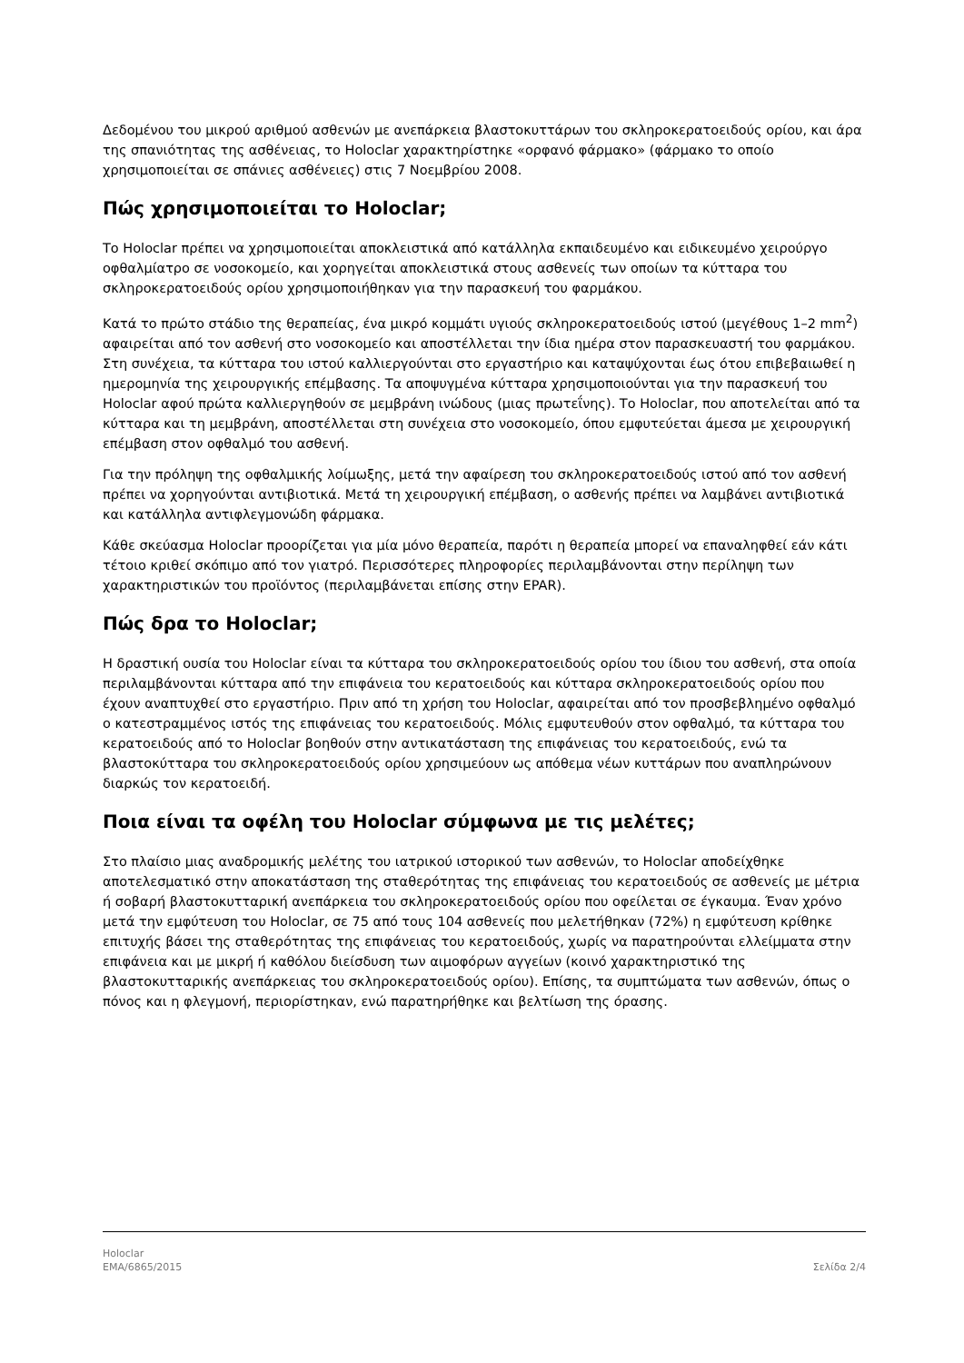Δεδομένου του μικρού αριθμού ασθενών με ανεπάρκεια βλαστοκυττάρων του σκληροκερατοειδούς ορίου, και άρα της σπανιότητας της ασθένειας, το Holoclar χαρακτηρίστηκε «ορφανό φάρμακο» (φάρμακο το οποίο χρησιμοποιείται σε σπάνιες ασθένειες) στις 7 Νοεμβρίου 2008.
Πώς χρησιμοποιείται το Holoclar;
Το Holoclar πρέπει να χρησιμοποιείται αποκλειστικά από κατάλληλα εκπαιδευμένο και ειδικευμένο χειρούργο οφθαλμίατρο σε νοσοκομείο, και χορηγείται αποκλειστικά στους ασθενείς των οποίων τα κύτταρα του σκληροκερατοειδούς ορίου χρησιμοποιήθηκαν για την παρασκευή του φαρμάκου.
Κατά το πρώτο στάδιο της θεραπείας, ένα μικρό κομμάτι υγιούς σκληροκερατοειδούς ιστού (μεγέθους 1–2 mm<sup>2</sup>) αφαιρείται από τον ασθενή στο νοσοκομείο και αποστέλλεται την ίδια ημέρα στον παρασκευαστή του φαρμάκου. Στη συνέχεια, τα κύτταρα του ιστού καλλιεργούνται στο εργαστήριο και καταψύχονται έως ότου επιβεβαιωθεί η ημερομηνία της χειρουργικής επέμβασης. Τα αποψυγμένα κύτταρα χρησιμοποιούνται για την παρασκευή του Holoclar αφού πρώτα καλλιεργηθούν σε μεμβράνη ινώδους (μιας πρωτεΐνης). Το Holoclar, που αποτελείται από τα κύτταρα και τη μεμβράνη, αποστέλλεται στη συνέχεια στο νοσοκομείο, όπου εμφυτεύεται άμεσα με χειρουργική επέμβαση στον οφθαλμό του ασθενή.
Για την πρόληψη της οφθαλμικής λοίμωξης, μετά την αφαίρεση του σκληροκερατοειδούς ιστού από τον ασθενή πρέπει να χορηγούνται αντιβιοτικά. Μετά τη χειρουργική επέμβαση, ο ασθενής πρέπει να λαμβάνει αντιβιοτικά και κατάλληλα αντιφλεγμονώδη φάρμακα.
Κάθε σκεύασμα Holoclar προορίζεται για μία μόνο θεραπεία, παρότι η θεραπεία μπορεί να επαναληφθεί εάν κάτι τέτοιο κριθεί σκόπιμο από τον γιατρό. Περισσότερες πληροφορίες περιλαμβάνονται στην περίληψη των χαρακτηριστικών του προϊόντος (περιλαμβάνεται επίσης στην EPAR).
Πώς δρα το Holoclar;
Η δραστική ουσία του Holoclar είναι τα κύτταρα του σκληροκερατοειδούς ορίου του ίδιου του ασθενή, στα οποία περιλαμβάνονται κύτταρα από την επιφάνεια του κερατοειδούς και κύτταρα σκληροκερατοειδούς ορίου που έχουν αναπτυχθεί στο εργαστήριο. Πριν από τη χρήση του Holoclar, αφαιρείται από τον προσβεβλημένο οφθαλμό ο κατεστραμμένος ιστός της επιφάνειας του κερατοειδούς. Μόλις εμφυτευθούν στον οφθαλμό, τα κύτταρα του κερατοειδούς από το Holoclar βοηθούν στην αντικατάσταση της επιφάνειας του κερατοειδούς, ενώ τα βλαστοκύτταρα του σκληροκερατοειδούς ορίου χρησιμεύουν ως απόθεμα νέων κυττάρων που αναπληρώνουν διαρκώς τον κερατοειδή.
Ποια είναι τα οφέλη του Holoclar σύμφωνα με τις μελέτες;
Στο πλαίσιο μιας αναδρομικής μελέτης του ιατρικού ιστορικού των ασθενών, το Holoclar αποδείχθηκε αποτελεσματικό στην αποκατάσταση της σταθερότητας της επιφάνειας του κερατοειδούς σε ασθενείς με μέτρια ή σοβαρή βλαστοκυτταρική ανεπάρκεια του σκληροκερατοειδούς ορίου που οφείλεται σε έγκαυμα. Έναν χρόνο μετά την εμφύτευση του Holoclar, σε 75 από τους 104 ασθενείς που μελετήθηκαν (72%) η εμφύτευση κρίθηκε επιτυχής βάσει της σταθερότητας της επιφάνειας του κερατοειδούς, χωρίς να παρατηρούνται ελλείμματα στην επιφάνεια και με μικρή ή καθόλου διείσδυση των αιμοφόρων αγγείων (κοινό χαρακτηριστικό της βλαστοκυτταρικής ανεπάρκειας του σκληροκερατοειδούς ορίου). Επίσης, τα συμπτώματα των ασθενών, όπως ο πόνος και η φλεγμονή, περιορίστηκαν, ενώ παρατηρήθηκε και βελτίωση της όρασης.
Holoclar
EMA/6865/2015 Σελίδα 2/4